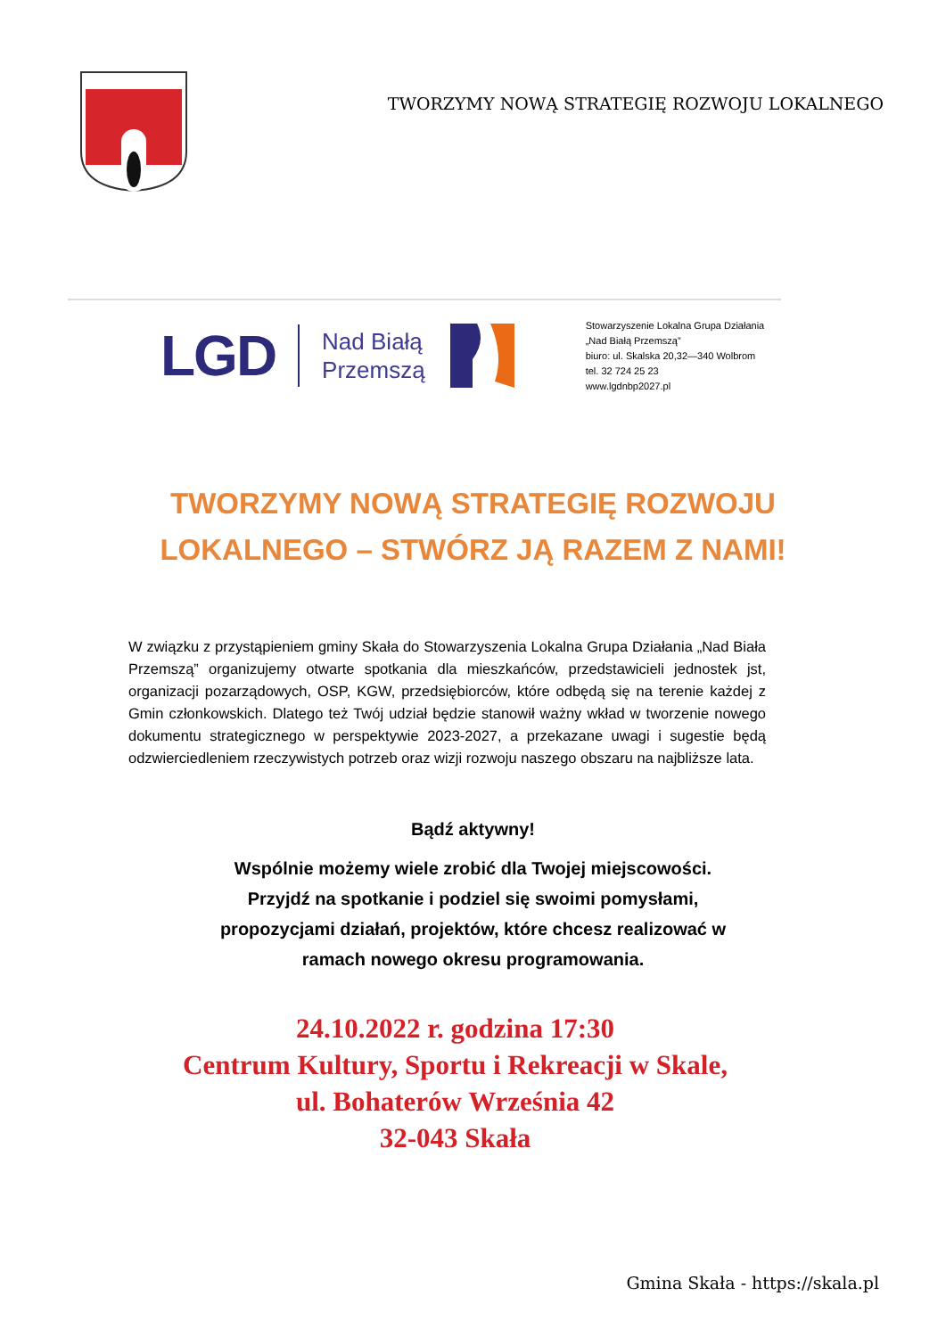TWORZYMY NOWĄ STRATEGIĘ ROZWOJU LOKALNEGO
LGD Nad Białą
Przemszą
Stowarzyszenie Lokalna Grupa Działania
„Nad Białą Przemszą”
biuro: ul. Skalska 20,32—340 Wolbrom
tel. 32 724 25 23
www.lgdnbp2027.pl
TWORZYMY NOWĄ STRATEGIĘ ROZWOJU
LOKALNEGO – STWÓRZ JĄ RAZEM Z NAMI!
W związku z przystąpieniem gminy Skała do Stowarzyszenia Lokalna Grupa Działania „Nad Biała Przemszą” organizujemy otwarte spotkania dla mieszkańców, przedstawicieli jednostek jst, organizacji pozarządowych, OSP, KGW, przedsiębiorców, które odbędą się na terenie każdej z Gmin członkowskich. Dlatego też Twój udział będzie stanowił ważny wkład w tworzenie nowego dokumentu strategicznego w perspektywie 2023-2027, a przekazane uwagi i sugestie będą odzwierciedleniem rzeczywistych potrzeb oraz wizji rozwoju naszego obszaru na najbliższe lata.
Bądź aktywny!
Wspólnie możemy wiele zrobić dla Twojej miejscowości.
Przyjdź na spotkanie i podziel się swoimi pomysłami,
propozycjami działań, projektów, które chcesz realizować w
ramach nowego okresu programowania.
24.10.2022 r. godzina 17:30
Centrum Kultury, Sportu i Rekreacji w Skale,
ul. Bohaterów Września 42
32-043 Skała
Gmina Skała - https://skala.pl